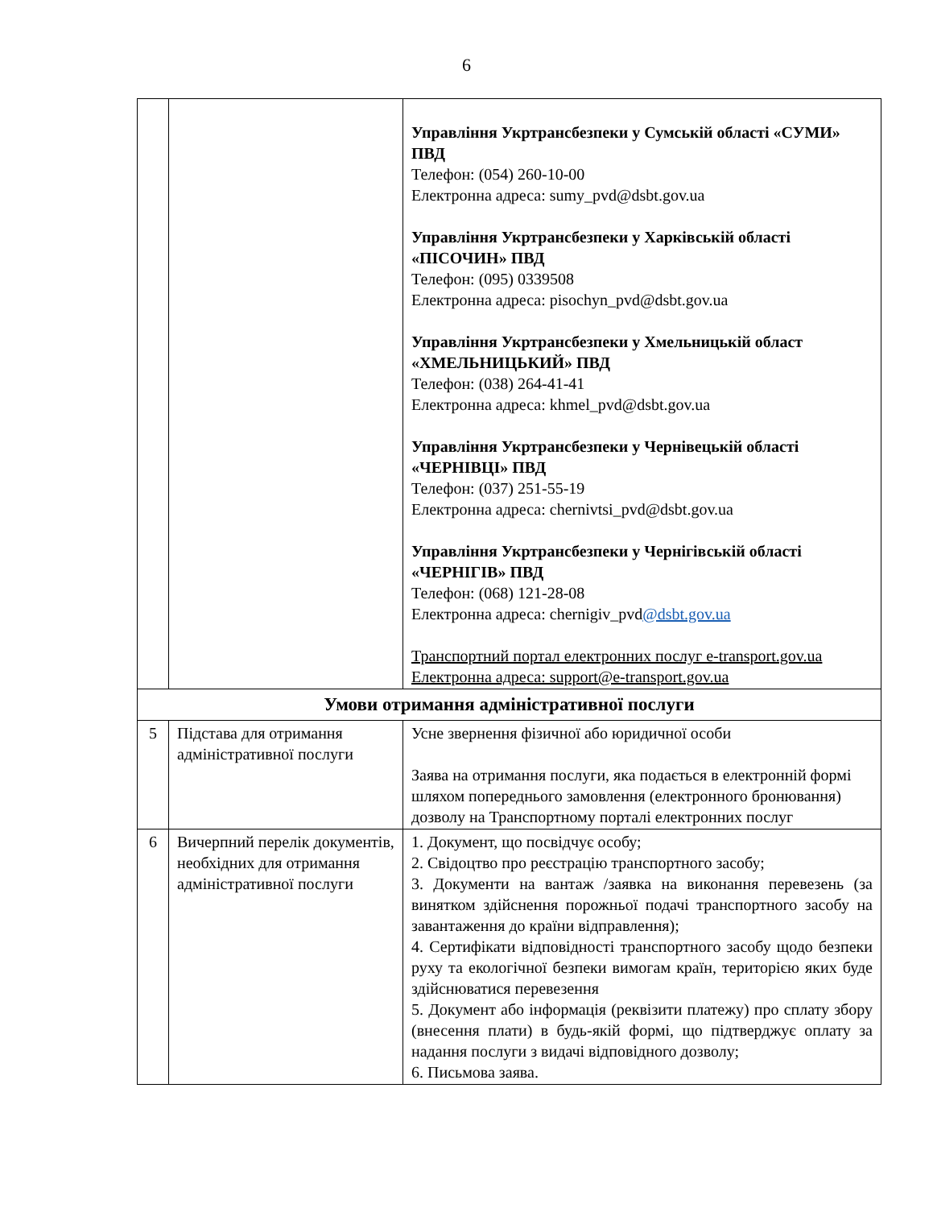6
| | | Управління Укртрансбезпеки у Сумській області «СУМИ» ПВД Телефон: (054) 260-10-00 Електронна адреса: sumy_pvd@dsbt.gov.ua Управління Укртрансбезпеки у Харківській області «ПІСОЧИН» ПВД Телефон: (095) 0339508 Електронна адреса: pisochyn_pvd@dsbt.gov.ua Управління Укртрансбезпеки у Хмельницькій област «ХМЕЛЬНИЦЬКИЙ» ПВД Телефон: (038) 264-41-41 Електронна адреса: khmel_pvd@dsbt.gov.ua Управління Укртрансбезпеки у Чернівецькій області «ЧЕРНІВЦІ» ПВД Телефон: (037) 251-55-19 Електронна адреса: chernivtsi_pvd@dsbt.gov.ua Управління Укртрансбезпеки у Чернігівській області «ЧЕРНІГІВ» ПВД Телефон: (068) 121-28-08 Електронна адреса: chernigiv_pvd @dsbt.gov.ua Транспортний портал електронних послуг e-transport.gov.ua Електронна адреса: support@e-transport.gov.ua |
| Умови отримання адміністративної послуги | | |
| 5 | Підстава для отримання адміністративної послуги | Усне звернення фізичної або юридичної особи Заява на отримання послуги, яка подається в електронній формі шляхом попереднього замовлення (електронного бронювання) дозволу на Транспортному порталі електронних послуг |
| 6 | Вичерпний перелік документів, необхідних для отримання адміністративної послуги | 1. Документ, що посвідчує особу; 2. Свідоцтво про реєстрацію транспортного засобу; 3. Документи на вантаж /заявка на виконання перевезень (за винятком здійснення порожньої подачі транспортного засобу на завантаження до країни відправлення); 4. Сертифікати відповідності транспортного засобу щодо безпеки руху та екологічної безпеки вимогам країн, територією яких буде здійснюватися перевезення 5. Документ або інформація (реквізити платежу) про сплату збору (внесення плати) в будь-якій формі, що підтверджує оплату за надання послуги з видачі відповідного дозволу; 6. Письмова заява. |